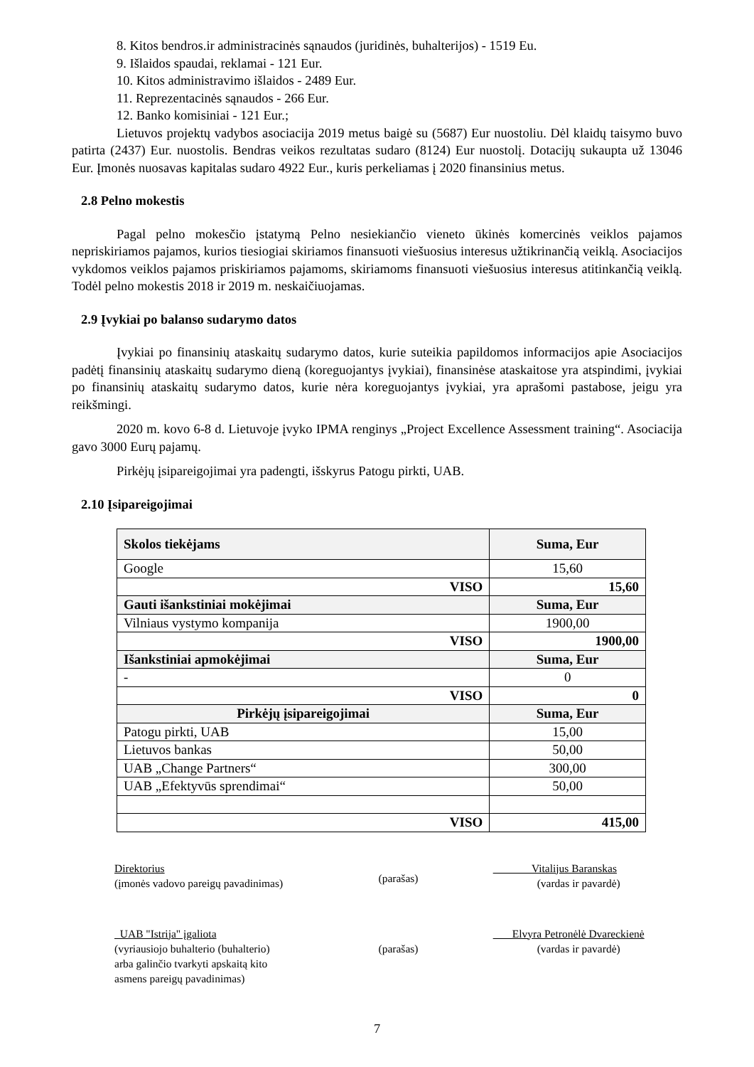8. Kitos bendros.ir administracinės sąnaudos (juridinės, buhalterijos) - 1519 Eu.
9. Išlaidos spaudai, reklamai - 121 Eur.
10. Kitos administravimo išlaidos - 2489 Eur.
11. Reprezentacinės sąnaudos - 266 Eur.
12. Banko komisiniai - 121 Eur.;
Lietuvos projektų vadybos asociacija 2019 metus baigė su (5687) Eur nuostoliu. Dėl klaidų taisymo buvo patirta (2437) Eur. nuostolis. Bendras veikos rezultatas sudaro (8124) Eur nuostolį. Dotacijų sukaupta už 13046 Eur. Įmonės nuosavas kapitalas sudaro 4922 Eur., kuris perkeliamas į 2020 finansinius metus.
2.8 Pelno mokestis
Pagal pelno mokesčio įstatymą Pelno nesiekiančio vieneto ūkinės komercinės veiklos pajamos nepriskiriamos pajamos, kurios tiesiogiai skiriamos finansuoti viešuosius interesus užtikrinančią veiklą. Asociacijos vykdomos veiklos pajamos priskiriamos pajamoms, skiriamoms finansuoti viešuosius interesus atitinkančią veiklą. Todėl pelno mokestis 2018 ir 2019 m. neskaičiuojamas.
2.9 Įvykiai po balanso sudarymo datos
Įvykiai po finansinių ataskaitų sudarymo datos, kurie suteikia papildomos informacijos apie Asociacijos padėtį finansinių ataskaitų sudarymo dieną (koreguojantys įvykiai), finansinėse ataskaitose yra atspindimi, įvykiai po finansinių ataskaitų sudarymo datos, kurie nėra koreguojantys įvykiai, yra aprašomi pastabose, jeigu yra reikšmingi.
2020 m. kovo 6-8 d. Lietuvoje įvyko IPMA renginys „Project Excellence Assessment training“. Asociacija gavo 3000 Eurų pajamų.
Pirkėjų įsipareigojimai yra padengti, išskyrus Patogu pirkti, UAB.
2.10 Įsipareigojimai
| Skolos tiekėjams | Suma, Eur |
| --- | --- |
| Google | 15,60 |
| VISO | 15,60 |
| Gauti išankstiniai mokėjimai | Suma, Eur |
| Vilniaus vystymo kompanija | 1900,00 |
| VISO | 1900,00 |
| Išankstiniai apmokėjimai | Suma, Eur |
| - | 0 |
| VISO | 0 |
| Pirkėjų įsipareigojimai | Suma, Eur |
| Patogu pirkti, UAB | 15,00 |
| Lietuvos bankas | 50,00 |
| UAB „Change Partners“ | 300,00 |
| UAB „Efektyvūs sprendimai“ | 50,00 |
| VISO | 415,00 |
Direktorius
(įmonės vadovo pareigų pavadinimas)
(parašas)
Vitalijus Baranskas
(vardas ir pavardė)
UAB "Istrija" įgaliota
(vyriausiojo buhalterio (buhalterio)
arba galinčio tvarkyti apskaitą kito
asmens pareigų pavadinimas)
(parašas)
Elvyra Petronėlė Dvareckienė
(vardas ir pavardė)
7